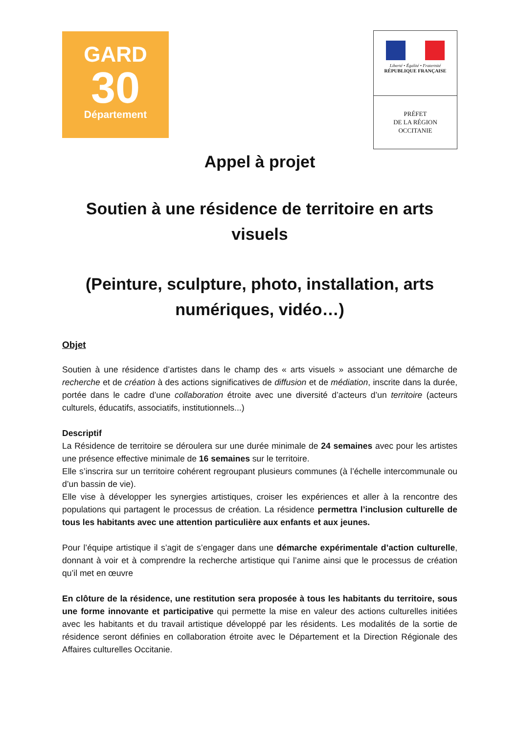GARD
30
Département
Liberté • Égalité • Fraternité
RÉPUBLIQUE FRANÇAISE
PRÉFET
DE LA RÉGION
OCCITANIE
Appel à projet
Soutien à une résidence de territoire en arts visuels
(Peinture, sculpture, photo, installation, arts numériques, vidéo…)
Objet
Soutien à une résidence d’artistes dans le champ des « arts visuels » associant une démarche de recherche et de création à des actions significatives de diffusion et de médiation, inscrite dans la durée, portée dans le cadre d’une collaboration étroite avec une diversité d’acteurs d’un territoire (acteurs culturels, éducatifs, associatifs, institutionnels...)
Descriptif
La Résidence de territoire se déroulera sur une durée minimale de 24 semaines avec pour les artistes une présence effective minimale de 16 semaines sur le territoire.
Elle s’inscrira sur un territoire cohérent regroupant plusieurs communes (à l’échelle intercommunale ou d’un bassin de vie).
Elle vise à développer les synergies artistiques, croiser les expériences et aller à la rencontre des populations qui partagent le processus de création. La résidence permettra l’inclusion culturelle de tous les habitants avec une attention particulière aux enfants et aux jeunes.
Pour l’équipe artistique il s’agit de s’engager dans une démarche expérimentale d’action culturelle, donnant à voir et à comprendre la recherche artistique qui l’anime ainsi que le processus de création qu’il met en œuvre
En clôture de la résidence, une restitution sera proposée à tous les habitants du territoire, sous une forme innovante et participative qui permette la mise en valeur des actions culturelles initiées avec les habitants et du travail artistique développé par les résidents. Les modalités de la sortie de résidence seront définies en collaboration étroite avec le Département et la Direction Régionale des Affaires culturelles Occitanie.